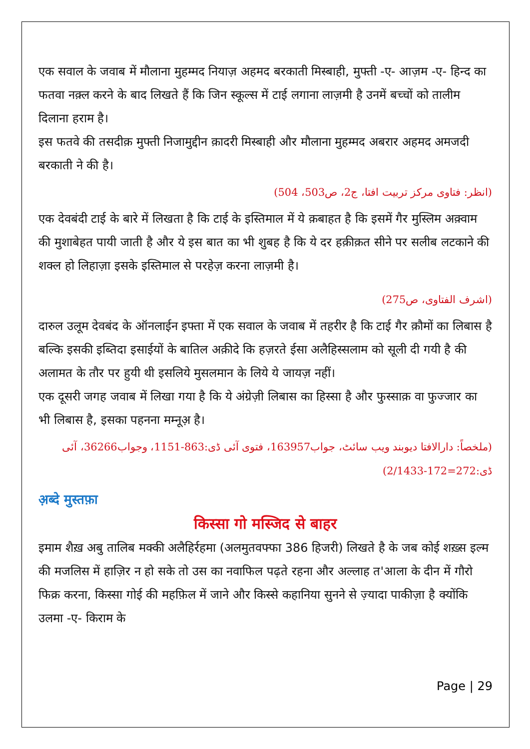एक सवाल के जवाब में मौलाना मुहम्मद नियाज़ अहमद बरकाती मिस्बाही, मुफ्ती -ए- आज़म -ए- हिन्द का फतवा नक़्ल करने के बाद लिखते हैं कि जिन स्कूल्स में टाई लगाना लाज़मी है उनमें बच्चों को तालीम दिलाना हराम है।
इस फतवे की तसदीक़ मुफ्ती निजामुद्दीन क़ादरी मिस्बाही और मौलाना मुहम्मद अबरार अहमद अमजदी बरकाती ने की है।
(انظر: فتاوی مرکز تربیت افتا، ج2، ص503، 504)
एक देवबंदी टाई के बारे में लिखता है कि टाई के इस्तिमाल में ये क़बाहत है कि इसमें गैर मुस्लिम अक़्वाम की मुशाबेहत पायी जाती है और ये इस बात का भी शुबह है कि ये दर हक़ीक़त सीने पर सलीब लटकाने की शक्ल हो लिहाज़ा इसके इस्तिमाल से परहेज़ करना लाज़मी है।
(اشرف الفتاوی، ص275)
दारुल उलूम देवबंद के ऑनलाईन इफ्ता में एक सवाल के जवाब में तहरीर है कि टाई गैर क़ौमों का लिबास है बल्कि इसकी इब्तिदा इसाईयों के बातिल अक़ीदे कि हज़रते ईसा अलैहिस्सलाम को सूली दी गयी है की अलामत के तौर पर हुयी थी इसलिये मुसलमान के लिये ये जायज़ नहीं।
एक दूसरी जगह जवाब में लिखा गया है कि ये अंग्रेज़ी लिबास का हिस्सा है और फुस्साक़ वा फुज्जार का भी लिबास है, इसका पहनना मम्नूअ़ है।
(ملخصاً: دارالافتا دیوبند ویب سائٹ، جواب163957، فتوی آئی ڈی:863-1151، وجواب36266، آئی ڈی:272=172-2/1433)
अ़ब्दे मुस्तफ़ा
किस्सा गो मस्जिद से बाहर
इमाम शैख़ अबु तालिब मक्की अलैहिर्रहमा (अलमुतवफ्फा 386 हिजरी) लिखते है के जब कोई शख़्स इल्म की मजलिस में हाज़िर न हो सके तो उस का नवाफिल पढ़ते रहना और अल्लाह त'आला के दीन में गौरो फिक्र करना, किस्सा गोई की महफ़िल में जाने और किस्से कहानिया सुनने से ज़्यादा पाकीज़ा है क्योंकि उलमा -ए- किराम के
Page | 29